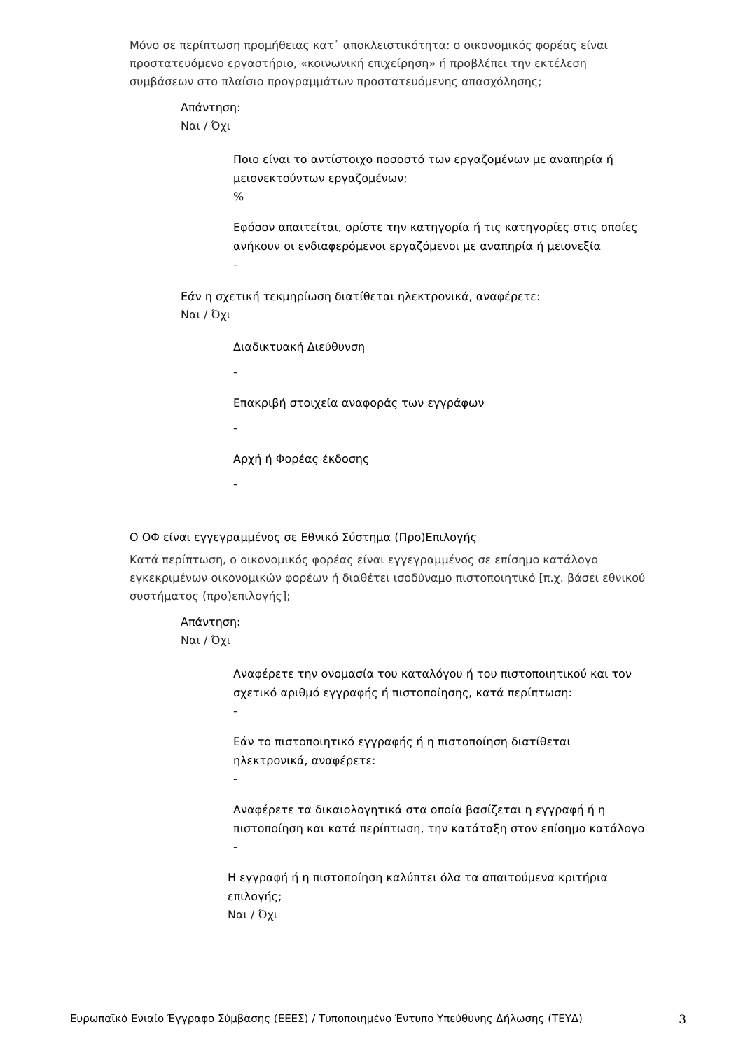Μόνο σε περίπτωση προμήθειας κατ᾽ αποκλειστικότητα: ο οικονομικός φορέας είναι προστατευόμενο εργαστήριο, «κοινωνική επιχείρηση» ή προβλέπει την εκτέλεση συμβάσεων στο πλαίσιο προγραμμάτων προστατευόμενης απασχόλησης;
Απάντηση:
Ναι / Όχι
Ποιο είναι το αντίστοιχο ποσοστό των εργαζομένων με αναπηρία ή μειονεκτούντων εργαζομένων;
%
Εφόσον απαιτείται, ορίστε την κατηγορία ή τις κατηγορίες στις οποίες ανήκουν οι ενδιαφερόμενοι εργαζόμενοι με αναπηρία ή μειονεξία
-
Εάν η σχετική τεκμηρίωση διατίθεται ηλεκτρονικά, αναφέρετε:
Ναι / Όχι
Διαδικτυακή Διεύθυνση
-
Επακριβή στοιχεία αναφοράς των εγγράφων
-
Αρχή ή Φορέας έκδοσης
-
Ο ΟΦ είναι εγγεγραμμένος σε Εθνικό Σύστημα (Προ)Επιλογής
Κατά περίπτωση, ο οικονομικός φορέας είναι εγγεγραμμένος σε επίσημο κατάλογο εγκεκριμένων οικονομικών φορέων ή διαθέτει ισοδύναμο πιστοποιητικό [π.χ. βάσει εθνικού συστήματος (προ)επιλογής];
Απάντηση:
Ναι / Όχι
Αναφέρετε την ονομασία του καταλόγου ή του πιστοποιητικού και τον σχετικό αριθμό εγγραφής ή πιστοποίησης, κατά περίπτωση:
-
Εάν το πιστοποιητικό εγγραφής ή η πιστοποίηση διατίθεται ηλεκτρονικά, αναφέρετε:
-
Αναφέρετε τα δικαιολογητικά στα οποία βασίζεται η εγγραφή ή η πιστοποίηση και κατά περίπτωση, την κατάταξη στον επίσημο κατάλογο
-
Η εγγραφή ή η πιστοποίηση καλύπτει όλα τα απαιτούμενα κριτήρια επιλογής;
Ναι / Όχι
Ευρωπαϊκό Ενιαίο Έγγραφο Σύμβασης (ΕΕΕΣ) / Τυποποιημένο Έντυπο Υπεύθυνης Δήλωσης (ΤΕΥΔ) 3